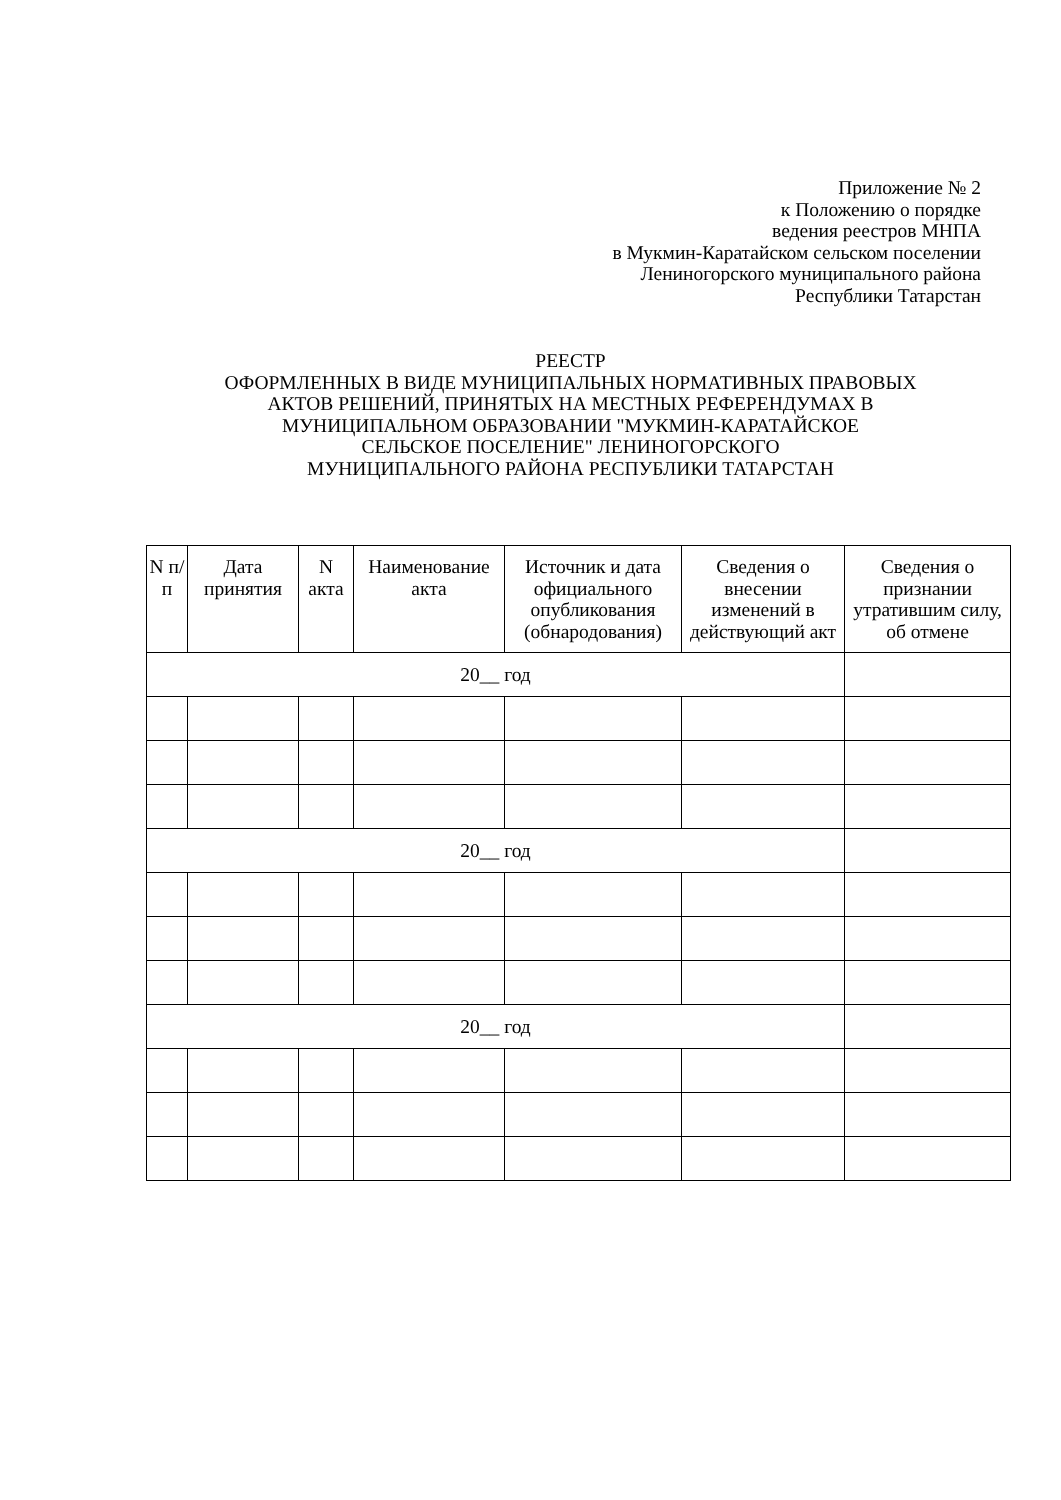Приложение № 2
к Положению о порядке
ведения реестров МНПА
в Мукмин-Каратайском сельском поселении
Лениногорского муниципального района
Республики Татарстан
РЕЕСТР
ОФОРМЛЕННЫХ В ВИДЕ МУНИЦИПАЛЬНЫХ НОРМАТИВНЫХ ПРАВОВЫХ
АКТОВ РЕШЕНИЙ, ПРИНЯТЫХ НА МЕСТНЫХ РЕФЕРЕНДУМАХ В
МУНИЦИПАЛЬНОМ ОБРАЗОВАНИИ "МУКМИН-КАРАТАЙСКОЕ
СЕЛЬСКОЕ ПОСЕЛЕНИЕ" ЛЕНИНОГОРСКОГО
МУНИЦИПАЛЬНОГО РАЙОНА РЕСПУБЛИКИ ТАТАРСТАН
| N п/п | Дата принятия | N акта | Наименование акта | Источник и дата официального опубликования (обнародования) | Сведения о внесении изменений в действующий акт | Сведения о признании утратившим силу, об отмене |
| --- | --- | --- | --- | --- | --- | --- |
| 20__ год | | | | | | |
| 20__ год | | | | | | |
| 20__ год | | | | | | |